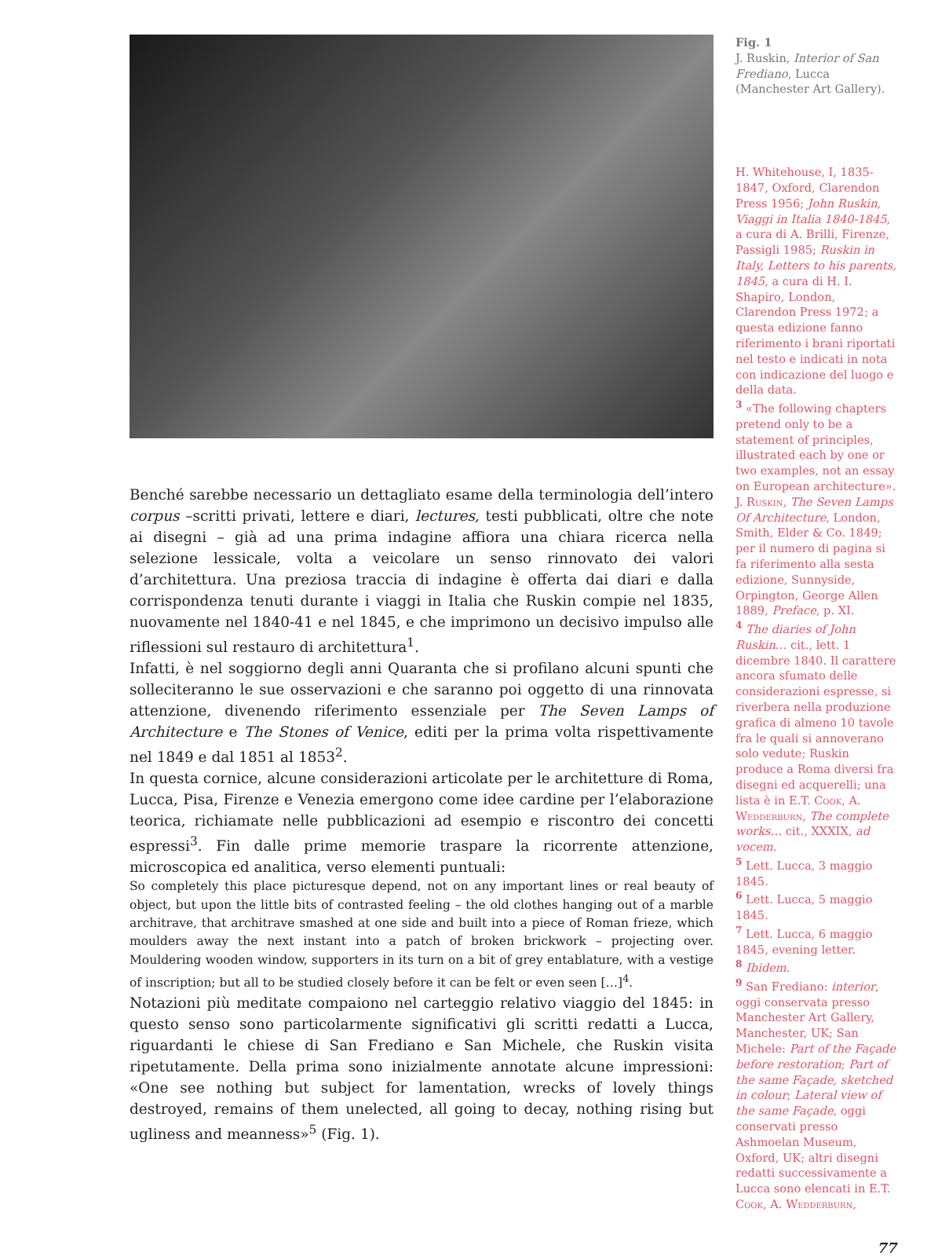Benché sarebbe necessario un dettagliato esame della terminologia dell’intero corpus –scritti privati, lettere e diari, lectures, testi pubblicati, oltre che note ai disegni – già ad una prima indagine affiora una chiara ricerca nella selezione lessicale, volta a veicolare un senso rinnovato dei valori d’architettura. Una preziosa traccia di indagine è offerta dai diari e dalla corrispondenza tenuti durante i viaggi in Italia che Ruskin compie nel 1835, nuovamente nel 1840-41 e nel 1845, e che imprimono un decisivo impulso alle riflessioni sul restauro di architettura<sup>1</sup>.
Infatti, è nel soggiorno degli anni Quaranta che si profilano alcuni spunti che solleciteranno le sue osservazioni e che saranno poi oggetto di una rinnovata attenzione, divenendo riferimento essenziale per The Seven Lamps of Architecture e The Stones of Venice, editi per la prima volta rispettivamente nel 1849 e dal 1851 al 1853<sup>2</sup>.
In questa cornice, alcune considerazioni articolate per le architetture di Roma, Lucca, Pisa, Firenze e Venezia emergono come idee cardine per l’elaborazione teorica, richiamate nelle pubblicazioni ad esempio e riscontro dei concetti espressi<sup>3</sup>. Fin dalle prime memorie traspare la ricorrente attenzione, microscopica ed analitica, verso elementi puntuali:
So completely this place picturesque depend, not on any important lines or real beauty of object, but upon the little bits of contrasted feeling – the old clothes hanging out of a marble architrave, that architrave smashed at one side and built into a piece of Roman frieze, which moulders away the next instant into a patch of broken brickwork – projecting over. Mouldering wooden window, supporters in its turn on a bit of grey entablature, with a vestige of inscription; but all to be studied closely before it can be felt or even seen […]<sup>4</sup>.
Notazioni più meditate compaiono nel carteggio relativo viaggio del 1845: in questo senso sono particolarmente significativi gli scritti redatti a Lucca, riguardanti le chiese di San Frediano e San Michele, che Ruskin visita ripetutamente. Della prima sono inizialmente annotate alcune impressioni: «One see nothing but subject for lamentation, wrecks of lovely things destroyed, remains of them unelected, all going to decay, nothing rising but ugliness and meanness»<sup>5</sup> (Fig. 1).
Fig. 1
J. Ruskin, Interior of San Frediano, Lucca (Manchester Art Gallery).
H. Whitehouse, I, 1835-1847, Oxford, Clarendon Press 1956; John Ruskin, Viaggi in Italia 1840-1845, a cura di A. Brilli, Firenze, Passigli 1985; Ruskin in Italy, Letters to his parents, 1845, a cura di H. I. Shapiro, London, Clarendon Press 1972; a questa edizione fanno riferimento i brani riportati nel testo e indicati in nota con indicazione del luogo e della data.
<sup>3</sup> «The following chapters pretend only to be a statement of principles, illustrated each by one or two examples, not an essay on European architecture». J. Ruskin, The Seven Lamps Of Architecture, London, Smith, Elder & Co. 1849; per il numero di pagina si fa riferimento alla sesta edizione, Sunnyside, Orpington, George Allen 1889, Preface, p. XI.
<sup>4</sup> The diaries of John Ruskin… cit., lett. 1 dicembre 1840. Il carattere ancora sfumato delle considerazioni espresse, si riverbera nella produzione grafica di almeno 10 tavole fra le quali si annoverano solo vedute; Ruskin produce a Roma diversi fra disegni ed acquerelli; una lista è in E.T. Cook, A. Wedderburn, The complete works… cit., XXXIX, ad vocem.
<sup>5</sup> Lett. Lucca, 3 maggio 1845.
<sup>6</sup> Lett. Lucca, 5 maggio 1845.
<sup>7</sup> Lett. Lucca, 6 maggio 1845, evening letter.
<sup>8</sup> Ibidem.
<sup>9</sup> San Frediano: interior, oggi conservata presso Manchester Art Gallery, Manchester, UK; San Michele: Part of the Façade before restoration; Part of the same Façade, sketched in colour; Lateral view of the same Façade, oggi conservati presso Ashmoelan Museum, Oxford, UK; altri disegni redatti successivamente a Lucca sono elencati in E.T. Cook, A. Wedderburn,
77